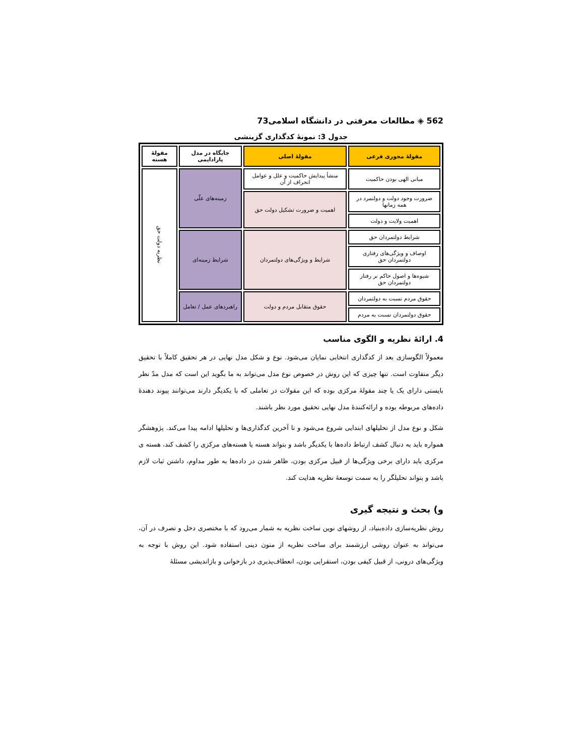562 ◈ مطالعات معرفتی در دانشگاه اسلامی73
جدول 3: نمونهٔ کدگذاری گزینشی
| مقولهٔ محوری فرعی | مقولهٔ اصلی | جایگاه در مدل پارادایمی | مقولهٔ هسته |
| --- | --- | --- | --- |
| مبانی الهی بودن حاکمیت | منشأ پیدایش حاکمیت و علل و عوامل انحراف از آن | زمینه‌های علّی | نظریه دولت حق |
| ضرورت وجود دولت و دولتمرد در همه زمانها | اهمیت و ضرورت تشکیل دولت حق | | |
| اهمیت ولایت و دولت | | | |
| شرایط دولتمردان حق | شرایط و ویژگی‌های دولتمردان | شرایط زمینه‌ای | |
| اوصاف و ویژگی‌های رفتاری دولتمردان حق | | | |
| شیوه‌ها و اصول حاکم بر رفتار دولتمردان حق | | | |
| حقوق مردم نسبت به دولتمردان | حقوق متقابل مردم و دولت | راهبردهای عمل / تعامل | |
| حقوق دولتمردان نسبت به مردم | | | |
4. ارائهٔ نظریه و الگوی مناسب
معمولاً الگوسازی بعد از کدگذاری انتخابی نمایان می‌شود. نوع و شکل مدل نهایی در هر تحقیق کاملاً با تحقیق دیگر متفاوت است. تنها چیزی که این روش در خصوص نوع مدل می‌تواند به ما بگوید این است که مدل مدّ نظر بایستی دارای یک یا چند مقولهٔ مرکزی بوده که این مقولات در تعاملی که با یکدیگر دارند می‌توانند پیوند دهندهٔ داده‌های مربوطه بوده و ارائه‌کنندهٔ مدل نهایی تحقیق مورد نظر باشند.
شکل و نوع مدل از تحلیلهای ابتدایی شروع می‌شود و تا آخرین کدگذاری‌ها و تحلیلها ادامه پیدا می‌کند. پژوهشگر همواره باید به دنبال کشف ارتباط داده‌ها با یکدیگر باشد و بتواند هسته یا هسته‌های مرکزی را کشف کند، هسته ی مرکزی باید دارای برخی ویژگی‌ها از قبیل مرکزی بودن، ظاهر شدن در داده‌ها به طور مداوم، داشتن ثبات لازم باشد و بتواند تحلیلگر را به سمت توسعهٔ نظریه هدایت کند.
و) بحث و نتیجه گیری
روش نظریه‌سازی داده‌بنیاد، از روشهای نوین ساخت نظریه به شمار می‌رود که با مختصری دخل و تصرف در آن، می‌تواند به عنوان روشی ارزشمند برای ساخت نظریه از متون دینی استفاده شود. این روش با توجه به ویژگی‌های درونی، از قبیل کیفی بودن، استقرایی بودن، انعطاف‌پذیری در بازخوانی و بازاندیشی مسئلهٔ